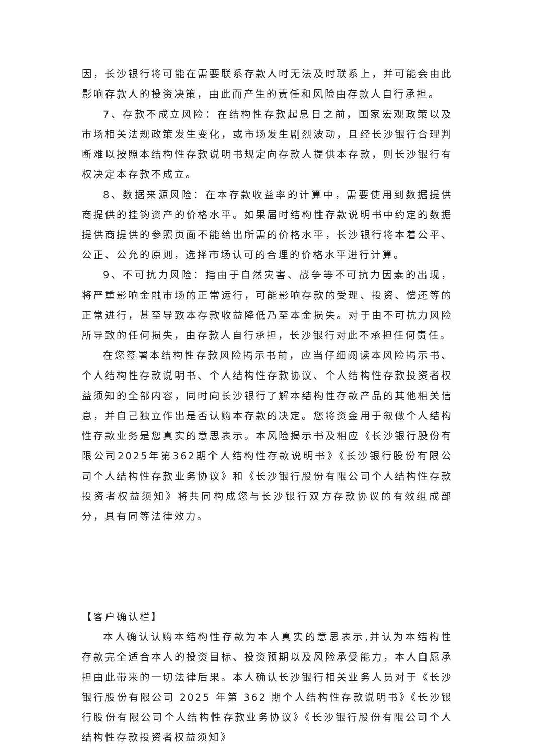因，长沙银行将可能在需要联系存款人时无法及时联系上，并可能会由此影响存款人的投资决策，由此而产生的责任和风险由存款人自行承担。
7、存款不成立风险：在结构性存款起息日之前，国家宏观政策以及市场相关法规政策发生变化，或市场发生剧烈波动，且经长沙银行合理判断难以按照本结构性存款说明书规定向存款人提供本存款，则长沙银行有权决定本存款不成立。
8、数据来源风险：在本存款收益率的计算中，需要使用到数据提供商提供的挂钩资产的价格水平。如果届时结构性存款说明书中约定的数据提供商提供的参照页面不能给出所需的价格水平，长沙银行将本着公平、公正、公允的原则，选择市场认可的合理的价格水平进行计算。
9、不可抗力风险：指由于自然灾害、战争等不可抗力因素的出现，将严重影响金融市场的正常运行，可能影响存款的受理、投资、偿还等的正常进行，甚至导致本存款收益降低乃至本金损失。对于由不可抗力风险所导致的任何损失，由存款人自行承担，长沙银行对此不承担任何责任。
在您签署本结构性存款风险揭示书前，应当仔细阅读本风险揭示书、个人结构性存款说明书、个人结构性存款协议、个人结构性存款投资者权益须知的全部内容，同时向长沙银行了解本结构性存款产品的其他相关信息，并自己独立作出是否认购本存款的决定。您将资金用于叙做个人结构性存款业务是您真实的意思表示。本风险揭示书及相应《长沙银行股份有限公司2025年第362期个人结构性存款说明书》《长沙银行股份有限公司个人结构性存款业务协议》和《长沙银行股份有限公司个人结构性存款投资者权益须知》将共同构成您与长沙银行双方存款协议的有效组成部分，具有同等法律效力。
【客户确认栏】
本人确认认购本结构性存款为本人真实的意思表示,并认为本结构性存款完全适合本人的投资目标、投资预期以及风险承受能力，本人自愿承担由此带来的一切法律后果。本人确认长沙银行相关业务人员对于《长沙银行股份有限公司 2025 年第 362 期个人结构性存款说明书》《长沙银行股份有限公司个人结构性存款业务协议》《长沙银行股份有限公司个人结构性存款投资者权益须知》